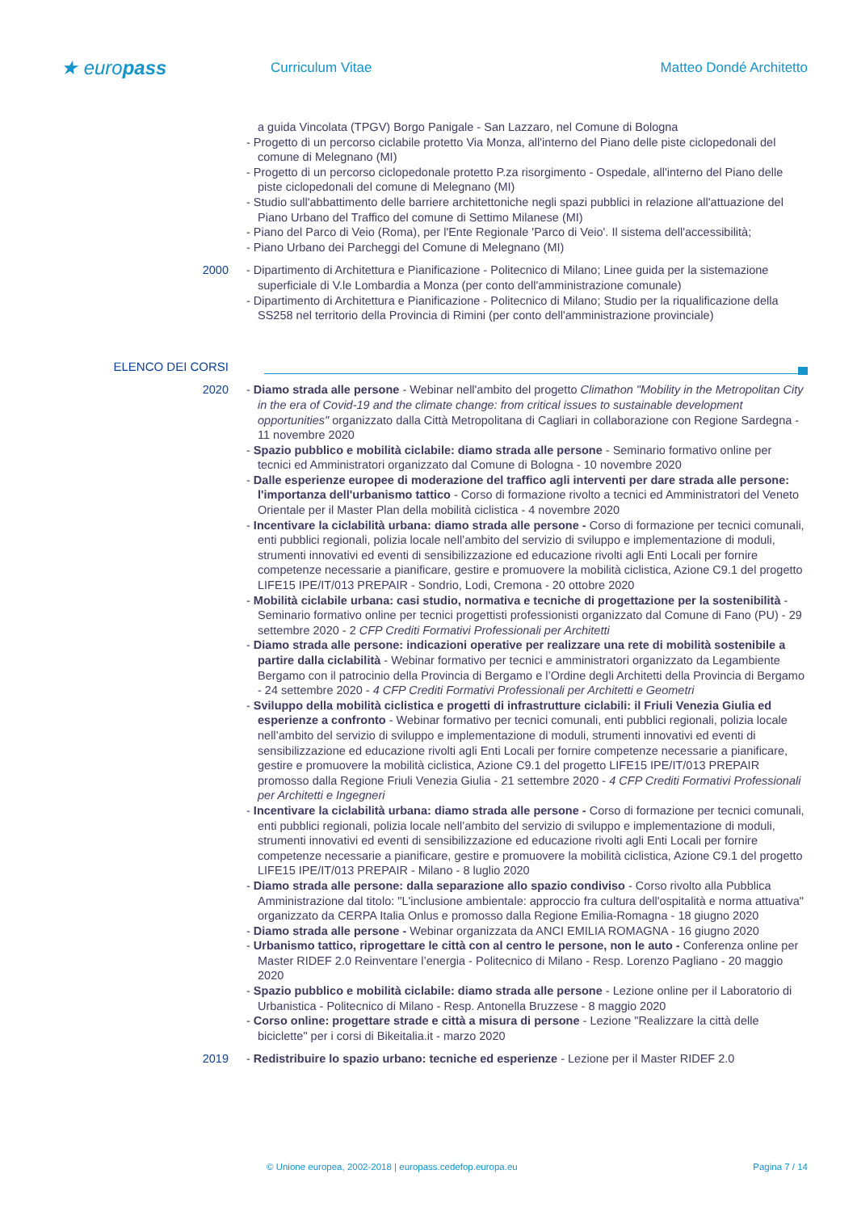★ europass
Curriculum Vitae Matteo Dondé Architetto
a guida Vincolata (TPGV) Borgo Panigale - San Lazzaro, nel Comune di Bologna
- Progetto di un percorso ciclabile protetto Via Monza, all'interno del Piano delle piste ciclopedonali del comune di Melegnano (MI)
- Progetto di un percorso ciclopedonale protetto P.za risorgimento - Ospedale, all'interno del Piano delle piste ciclopedonali del comune di Melegnano (MI)
- Studio sull'abbattimento delle barriere architettoniche negli spazi pubblici in relazione all'attuazione del Piano Urbano del Traffico del comune di Settimo Milanese (MI)
- Piano del Parco di Veio (Roma), per l'Ente Regionale 'Parco di Veio'. Il sistema dell'accessibilità;
- Piano Urbano dei Parcheggi del Comune di Melegnano (MI)
2000 - Dipartimento di Architettura e Pianificazione - Politecnico di Milano; Linee guida per la sistemazione superficiale di V.le Lombardia a Monza (per conto dell'amministrazione comunale)
- Dipartimento di Architettura e Pianificazione - Politecnico di Milano; Studio per la riqualificazione della SS258 nel territorio della Provincia di Rimini (per conto dell'amministrazione provinciale)
ELENCO DEI CORSI
2020 - Diamo strada alle persone - Webinar nell'ambito del progetto Climathon "Mobility in the Metropolitan City in the era of Covid-19 and the climate change: from critical issues to sustainable development opportunities" organizzato dalla Città Metropolitana di Cagliari in collaborazione con Regione Sardegna - 11 novembre 2020
- Spazio pubblico e mobilità ciclabile: diamo strada alle persone - Seminario formativo online per tecnici ed Amministratori organizzato dal Comune di Bologna - 10 novembre 2020
- Dalle esperienze europee di moderazione del traffico agli interventi per dare strada alle persone: l'importanza dell'urbanismo tattico - Corso di formazione rivolto a tecnici ed Amministratori del Veneto Orientale per il Master Plan della mobilità ciclistica - 4 novembre 2020
- Incentivare la ciclabilità urbana: diamo strada alle persone - Corso di formazione per tecnici comunali, enti pubblici regionali, polizia locale nell’ambito del servizio di sviluppo e implementazione di moduli, strumenti innovativi ed eventi di sensibilizzazione ed educazione rivolti agli Enti Locali per fornire competenze necessarie a pianificare, gestire e promuovere la mobilità ciclistica, Azione C9.1 del progetto LIFE15 IPE/IT/013 PREPAIR - Sondrio, Lodi, Cremona - 20 ottobre 2020
- Mobilità ciclabile urbana: casi studio, normativa e tecniche di progettazione per la sostenibilità - Seminario formativo online per tecnici progettisti professionisti organizzato dal Comune di Fano (PU) - 29 settembre 2020 - 2 CFP Crediti Formativi Professionali per Architetti
- Diamo strada alle persone: indicazioni operative per realizzare una rete di mobilità sostenibile a partire dalla ciclabilità - Webinar formativo per tecnici e amministratori organizzato da Legambiente Bergamo con il patrocinio della Provincia di Bergamo e l’Ordine degli Architetti della Provincia di Bergamo - 24 settembre 2020 - 4 CFP Crediti Formativi Professionali per Architetti e Geometri
- Sviluppo della mobilità ciclistica e progetti di infrastrutture ciclabili: il Friuli Venezia Giulia ed esperienze a confronto - Webinar formativo per tecnici comunali, enti pubblici regionali, polizia locale nell’ambito del servizio di sviluppo e implementazione di moduli, strumenti innovativi ed eventi di sensibilizzazione ed educazione rivolti agli Enti Locali per fornire competenze necessarie a pianificare, gestire e promuovere la mobilità ciclistica, Azione C9.1 del progetto LIFE15 IPE/IT/013 PREPAIR promosso dalla Regione Friuli Venezia Giulia - 21 settembre 2020 - 4 CFP Crediti Formativi Professionali per Architetti e Ingegneri
- Incentivare la ciclabilità urbana: diamo strada alle persone - Corso di formazione per tecnici comunali, enti pubblici regionali, polizia locale nell’ambito del servizio di sviluppo e implementazione di moduli, strumenti innovativi ed eventi di sensibilizzazione ed educazione rivolti agli Enti Locali per fornire competenze necessarie a pianificare, gestire e promuovere la mobilità ciclistica, Azione C9.1 del progetto LIFE15 IPE/IT/013 PREPAIR - Milano - 8 luglio 2020
- Diamo strada alle persone: dalla separazione allo spazio condiviso - Corso rivolto alla Pubblica Amministrazione dal titolo: "L'inclusione ambientale: approccio fra cultura dell'ospitalità e norma attuativa" organizzato da CERPA Italia Onlus e promosso dalla Regione Emilia-Romagna - 18 giugno 2020
- Diamo strada alle persone - Webinar organizzata da ANCI EMILIA ROMAGNA - 16 giugno 2020
- Urbanismo tattico, riprogettare le città con al centro le persone, non le auto - Conferenza online per Master RIDEF 2.0 Reinventare l’energia - Politecnico di Milano - Resp. Lorenzo Pagliano - 20 maggio 2020
- Spazio pubblico e mobilità ciclabile: diamo strada alle persone - Lezione online per il Laboratorio di Urbanistica - Politecnico di Milano - Resp. Antonella Bruzzese - 8 maggio 2020
- Corso online: progettare strade e città a misura di persone - Lezione "Realizzare la città delle biciclette" per i corsi di Bikeitalia.it - marzo 2020
2019 - Redistribuire lo spazio urbano: tecniche ed esperienze - Lezione per il Master RIDEF 2.0
© Unione europea, 2002-2018 | europass.cedefop.europa.eu Pagina 7 / 14